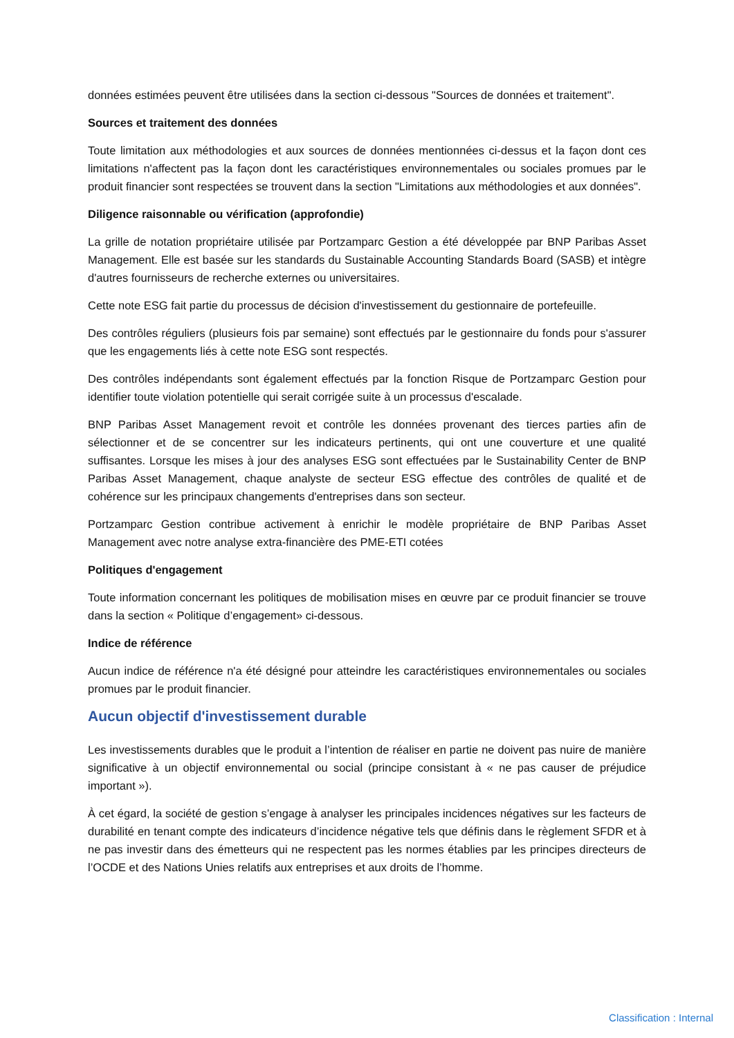données estimées peuvent être utilisées dans la section ci-dessous "Sources de données et traitement".
Sources et traitement des données
Toute limitation aux méthodologies et aux sources de données mentionnées ci-dessus et la façon dont ces limitations n'affectent pas la façon dont les caractéristiques environnementales ou sociales promues par le produit financier sont respectées se trouvent dans la section "Limitations aux méthodologies et aux données".
Diligence raisonnable ou vérification (approfondie)
La grille de notation propriétaire utilisée par Portzamparc Gestion a été développée par BNP Paribas Asset Management. Elle est basée sur les standards du Sustainable Accounting Standards Board (SASB) et intègre d'autres fournisseurs de recherche externes ou universitaires.
Cette note ESG fait partie du processus de décision d'investissement du gestionnaire de portefeuille.
Des contrôles réguliers (plusieurs fois par semaine) sont effectués par le gestionnaire du fonds pour s'assurer que les engagements liés à cette note ESG sont respectés.
Des contrôles indépendants sont également effectués par la fonction Risque de Portzamparc Gestion pour identifier toute violation potentielle qui serait corrigée suite à un processus d'escalade.
BNP Paribas Asset Management revoit et contrôle les données provenant des tierces parties afin de sélectionner et de se concentrer sur les indicateurs pertinents, qui ont une couverture et une qualité suffisantes. Lorsque les mises à jour des analyses ESG sont effectuées par le Sustainability Center de BNP Paribas Asset Management, chaque analyste de secteur ESG effectue des contrôles de qualité et de cohérence sur les principaux changements d'entreprises dans son secteur.
Portzamparc Gestion contribue activement à enrichir le modèle propriétaire de BNP Paribas Asset Management avec notre analyse extra-financière des PME-ETI cotées
Politiques d'engagement
Toute information concernant les politiques de mobilisation mises en œuvre par ce produit financier se trouve dans la section « Politique d’engagement» ci-dessous.
Indice de référence
Aucun indice de référence n'a été désigné pour atteindre les caractéristiques environnementales ou sociales promues par le produit financier.
Aucun objectif d'investissement durable
Les investissements durables que le produit a l’intention de réaliser en partie ne doivent pas nuire de manière significative à un objectif environnemental ou social (principe consistant à « ne pas causer de préjudice important »).
À cet égard, la société de gestion s’engage à analyser les principales incidences négatives sur les facteurs de durabilité en tenant compte des indicateurs d’incidence négative tels que définis dans le règlement SFDR et à ne pas investir dans des émetteurs qui ne respectent pas les normes établies par les principes directeurs de l’OCDE et des Nations Unies relatifs aux entreprises et aux droits de l’homme.
Classification : Internal